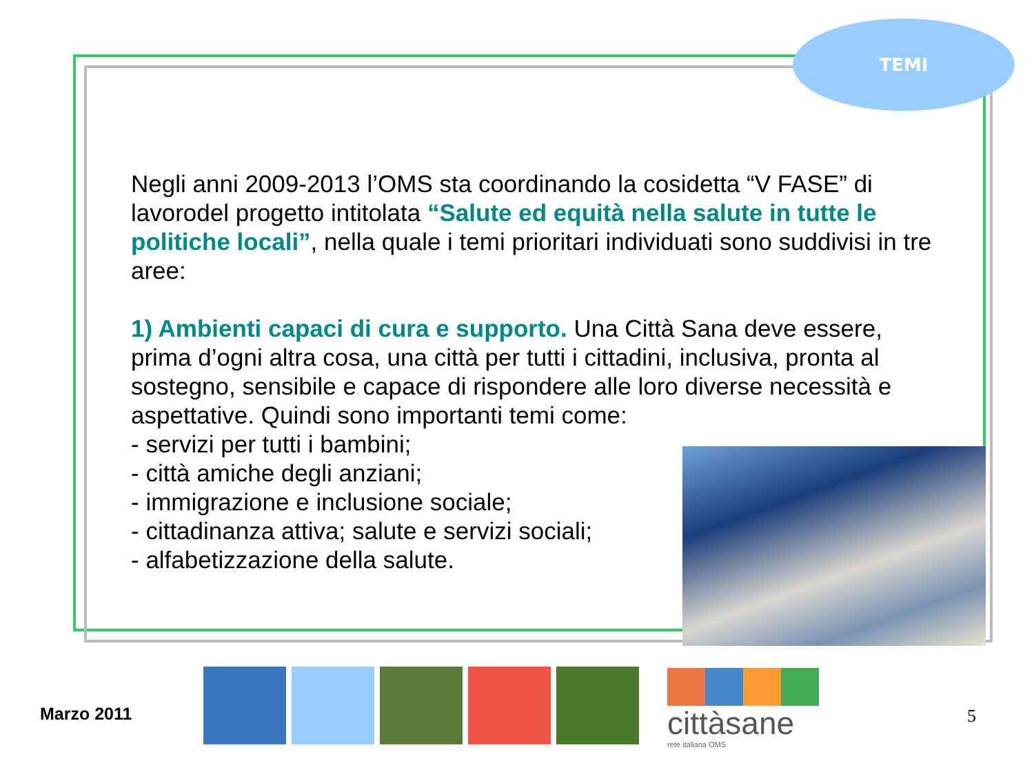TEMI
Negli anni 2009-2013 l’OMS sta coordinando la cosidetta “V FASE” di lavorodel progetto intitolata “Salute ed equità nella salute in tutte le politiche locali”, nella quale i temi prioritari individuati sono suddivisi in tre aree:
1) Ambienti capaci di cura e supporto. Una Città Sana deve essere, prima d’ogni altra cosa, una città per tutti i cittadini, inclusiva, pronta al sostegno, sensibile e capace di rispondere alle loro diverse necessità e aspettative. Quindi sono importanti temi come:
- servizi per tutti i bambini;
- città amiche degli anziani;
- immigrazione e inclusione sociale;
- cittadinanza attiva; salute e servizi sociali;
- alfabetizzazione della salute.
Marzo 2011
cittàsane
rete italiana OMS
5